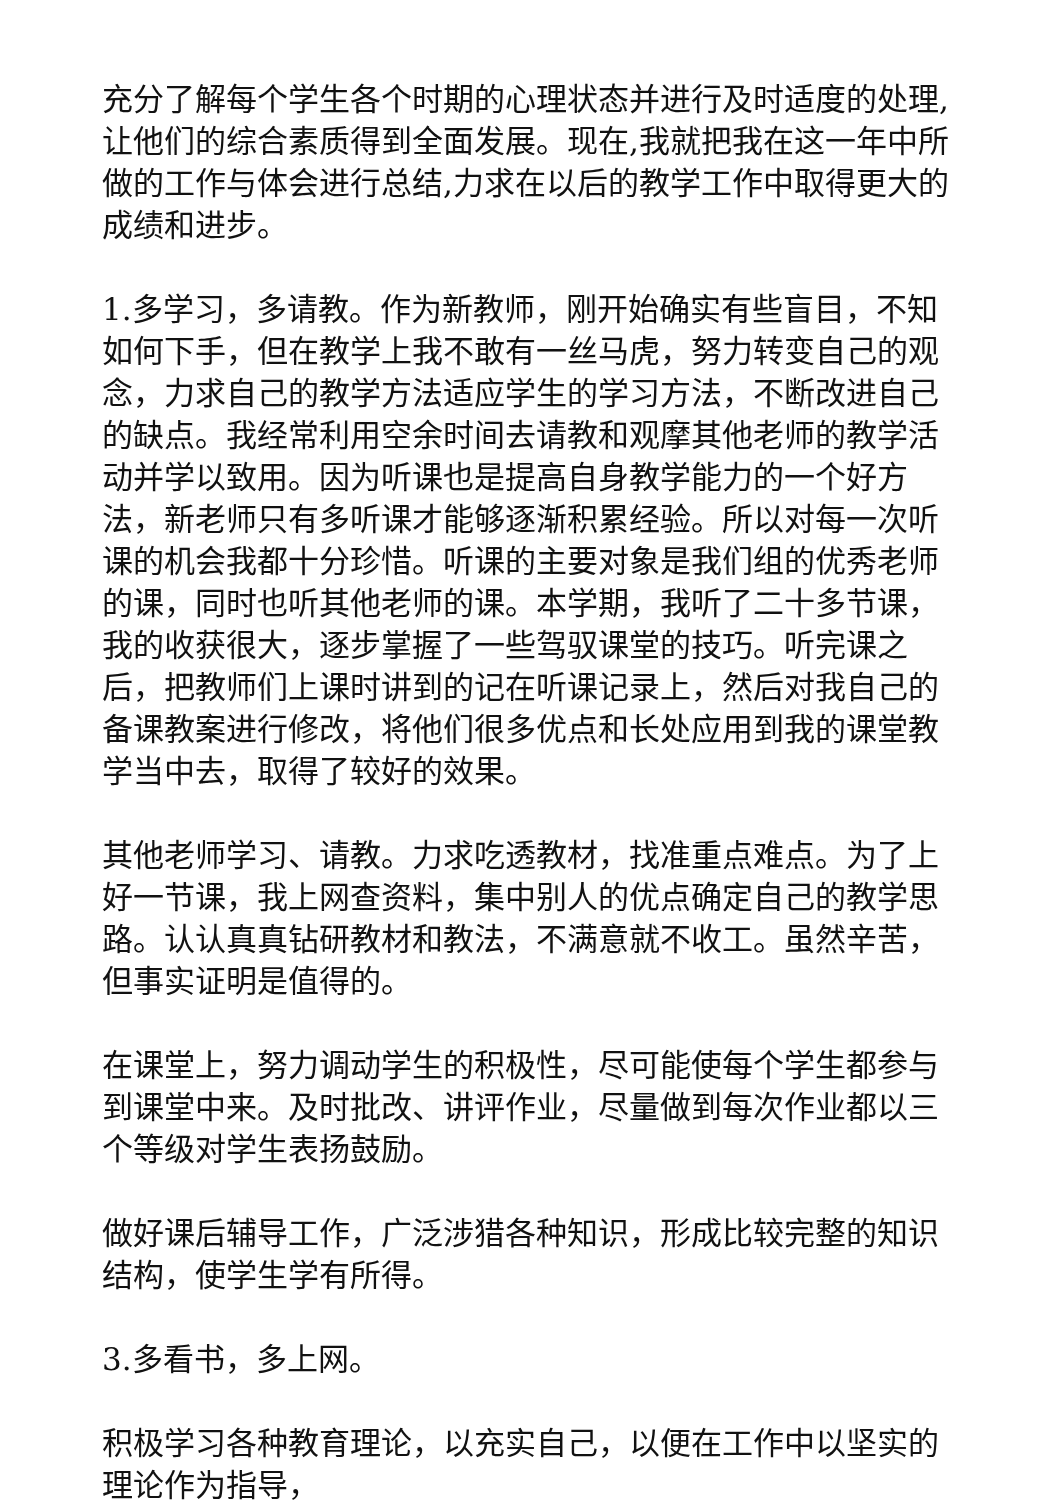充分了解每个学生各个时期的心理状态并进行及时适度的处理,让他们的综合素质得到全面发展。现在,我就把我在这一年中所做的工作与体会进行总结,力求在以后的教学工作中取得更大的成绩和进步。
1.多学习，多请教。作为新教师，刚开始确实有些盲目，不知如何下手，但在教学上我不敢有一丝马虎，努力转变自己的观念，力求自己的教学方法适应学生的学习方法，不断改进自己的缺点。我经常利用空余时间去请教和观摩其他老师的教学活动并学以致用。因为听课也是提高自身教学能力的一个好方法，新老师只有多听课才能够逐渐积累经验。所以对每一次听课的机会我都十分珍惜。听课的主要对象是我们组的优秀老师的课，同时也听其他老师的课。本学期，我听了二十多节课，我的收获很大，逐步掌握了一些驾驭课堂的技巧。听完课之后，把教师们上课时讲到的记在听课记录上，然后对我自己的备课教案进行修改，将他们很多优点和长处应用到我的课堂教学当中去，取得了较好的效果。
其他老师学习、请教。力求吃透教材，找准重点难点。为了上好一节课，我上网查资料，集中别人的优点确定自己的教学思路。认认真真钻研教材和教法，不满意就不收工。虽然辛苦，但事实证明是值得的。
在课堂上，努力调动学生的积极性，尽可能使每个学生都参与到课堂中来。及时批改、讲评作业，尽量做到每次作业都以三个等级对学生表扬鼓励。
做好课后辅导工作，广泛涉猎各种知识，形成比较完整的知识结构，使学生学有所得。
3.多看书，多上网。
积极学习各种教育理论，以充实自己，以便在工作中以坚实的理论作为指导，